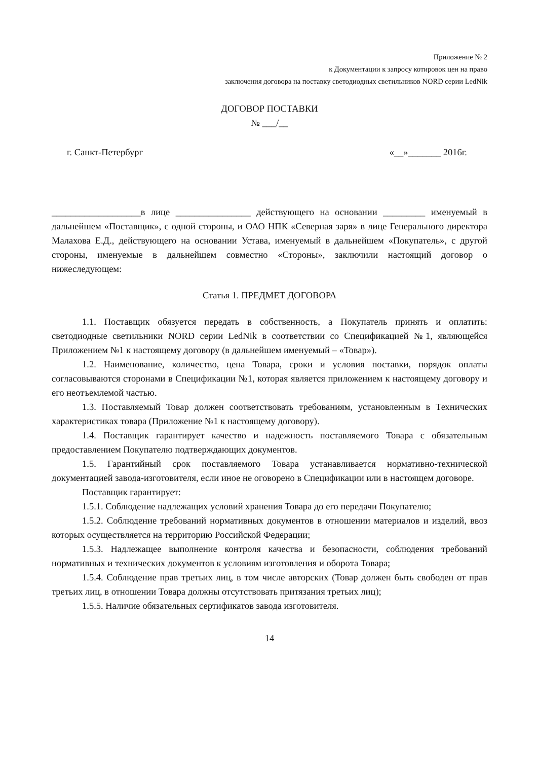Приложение № 2
к Документации к запросу котировок цен на право
заключения договора на поставку светодиодных светильников NORD серии LedNik
ДОГОВОР ПОСТАВКИ
№ ___/__
г. Санкт-Петербург «__»_______ 2016г.
___________________в лице ________________ действующего на основании _________ именуемый в дальнейшем «Поставщик», с одной стороны, и ОАО НПК «Северная заря» в лице Генерального директора Малахова Е.Д., действующего на основании Устава, именуемый в дальнейшем «Покупатель», с другой стороны, именуемые в дальнейшем совместно «Стороны», заключили настоящий договор о нижеследующем:
Статья 1. ПРЕДМЕТ ДОГОВОРА
1.1. Поставщик обязуется передать в собственность, а Покупатель принять и оплатить: светодиодные светильники NORD серии LedNik в соответствии со Спецификацией №1, являющейся Приложением №1 к настоящему договору (в дальнейшем именуемый – «Товар»).
1.2. Наименование, количество, цена Товара, сроки и условия поставки, порядок оплаты согласовываются сторонами в Спецификации №1, которая является приложением к настоящему договору и его неотъемлемой частью.
1.3. Поставляемый Товар должен соответствовать требованиям, установленным в Технических характеристиках товара (Приложение №1 к настоящему договору).
1.4. Поставщик гарантирует качество и надежность поставляемого Товара с обязательным предоставлением Покупателю подтверждающих документов.
1.5. Гарантийный срок поставляемого Товара устанавливается нормативно-технической документацией завода-изготовителя, если иное не оговорено в Спецификации или в настоящем договоре.
Поставщик гарантирует:
1.5.1. Соблюдение надлежащих условий хранения Товара до его передачи Покупателю;
1.5.2. Соблюдение требований нормативных документов в отношении материалов и изделий, ввоз которых осуществляется на территорию Российской Федерации;
1.5.3. Надлежащее выполнение контроля качества и безопасности, соблюдения требований нормативных и технических документов к условиям изготовления и оборота Товара;
1.5.4. Соблюдение прав третьих лиц, в том числе авторских (Товар должен быть свободен от прав третьих лиц, в отношении Товара должны отсутствовать притязания третьих лиц);
1.5.5. Наличие обязательных сертификатов завода изготовителя.
14